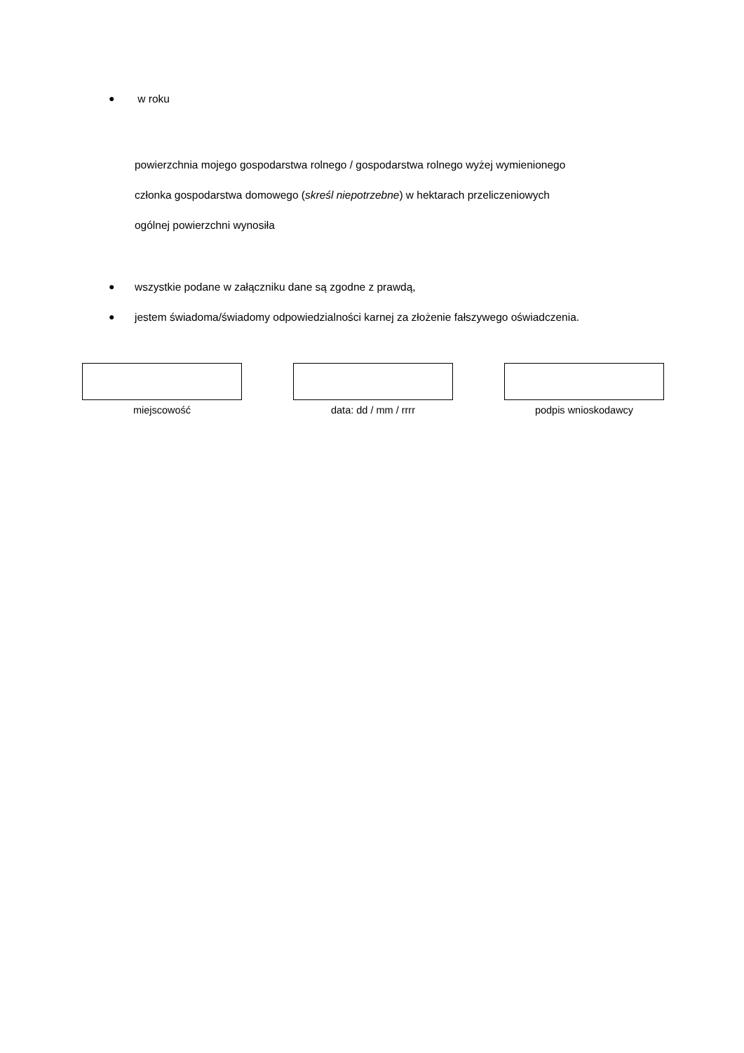● w roku
powierzchnia mojego gospodarstwa rolnego / gospodarstwa rolnego wyżej wymienionego
członka gospodarstwa domowego (skreśl niepotrzebne) w hektarach przeliczeniowych
ogólnej powierzchni wynosiła
● wszystkie podane w załączniku dane są zgodne z prawdą,
● jestem świadoma/świadomy odpowiedzialności karnej za złożenie fałszywego oświadczenia.
miejscowość data: dd / mm / rrrr podpis wnioskodawcy